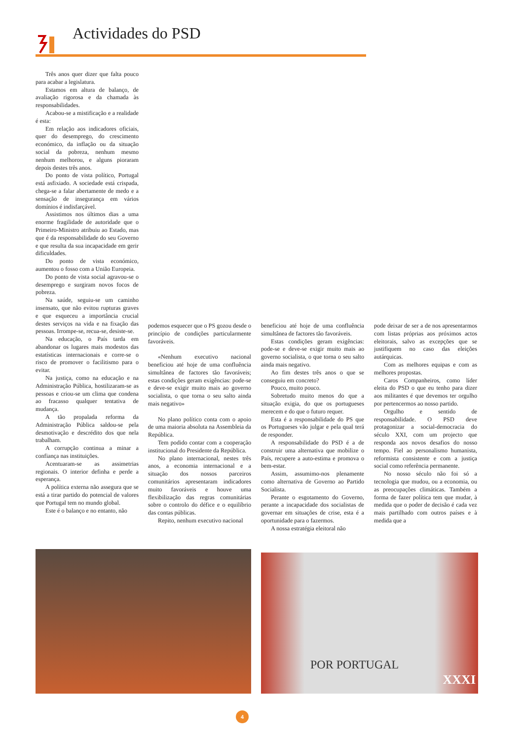Actividades do PSD
Três anos quer dizer que falta pouco para acabar a legislatura.
Estamos em altura de balanço, de avaliação rigorosa e da chamada às responsabilidades.
Acabou-se a mistificação e a realidade é esta:
Em relação aos indicadores oficiais, quer do desemprego, do crescimento económico, da inflação ou da situação social da pobreza, nenhum mesmo nenhum melhorou, e alguns pioraram depois destes três anos.
Do ponto de vista político, Portugal está asfixiado. A sociedade está crispada, chega-se a falar abertamente de medo e a sensação de insegurança em vários domínios é indisfarçável.
Assistimos nos últimos dias a uma enorme fragilidade de autoridade que o Primeiro-Ministro atribuiu ao Estado, mas que é da responsabilidade do seu Governo e que resulta da sua incapacidade em gerir dificuldades.
Do ponto de vista económico, aumentou o fosso com a União Europeia.
Do ponto de vista social agravou-se o desemprego e surgiram novos focos de pobreza.
Na saúde, seguiu-se um caminho insensato, que não evitou rupturas graves e que esqueceu a importância crucial destes serviços na vida e na fixação das pessoas. Irrompe-se, recua-se, desiste-se.
Na educação, o País tarda em abandonar os lugares mais modestos das estatísticas internacionais e corre-se o risco de promover o facilitismo para o evitar.
Na justiça, como na educação e na Administração Pública, hostilizaram-se as pessoas e criou-se um clima que condena ao fracasso qualquer tentativa de mudança.
A tão propalada reforma da Administração Pública saldou-se pela desmotivação e descrédito dos que nela trabalham.
A corrupção continua a minar a confiança nas instituições.
Acentuaram-se as assimetrias regionais. O interior definha e perde a esperança.
A política externa não assegura que se está a tirar partido do potencial de valores que Portugal tem no mundo global.
Este é o balanço e no entanto, não
podemos esquecer que o PS gozou desde o princípio de condições particularmente favoráveis.
«Nenhum executivo nacional beneficiou até hoje de uma confluência simultânea de factores tão favoráveis; estas condições geram exigências: pode-se e deve-se exigir muito mais ao governo socialista, o que torna o seu salto ainda mais negativo»
No plano político conta com o apoio de uma maioria absoluta na Assembleia da República.
Tem podido contar com a cooperação institucional do Presidente da República.
No plano internacional, nestes três anos, a economia internacional e a situação dos nossos parceiros comunitários apresentaram indicadores muito favoráveis e houve uma flexibilização das regras comunitárias sobre o controlo do défice e o equilíbrio das contas públicas.
Repito, nenhum executivo nacional
beneficiou até hoje de uma confluência simultânea de factores tão favoráveis.
Estas condições geram exigências: pode-se e deve-se exigir muito mais ao governo socialista, o que torna o seu salto ainda mais negativo.
Ao fim destes três anos o que se conseguiu em concreto?
Pouco, muito pouco.
Sobretudo muito menos do que a situação exigia, do que os portugueses merecem e do que o futuro requer.
Esta é a responsabilidade do PS que os Portugueses vão julgar e pela qual terá de responder.
A responsabilidade do PSD é a de construir uma alternativa que mobilize o País, recupere a auto-estima e promova o bem-estar.
Assim, assumimo-nos plenamente como alternativa de Governo ao Partido Socialista.
Perante o esgotamento do Governo, perante a incapacidade dos socialistas de governar em situações de crise, esta é a oportunidade para o fazermos.
A nossa estratégia eleitoral não
pode deixar de ser a de nos apresentarmos com listas próprias aos próximos actos eleitorais, salvo as excepções que se justifiquem no caso das eleições autárquicas.
Com as melhores equipas e com as melhores propostas.
Caros Companheiros, como líder eleita do PSD o que eu tenho para dizer aos militantes é que devemos ter orgulho por pertencermos ao nosso partido.
Orgulho e sentido de responsabilidade. O PSD deve protagonizar a social-democracia do século XXI, com um projecto que responda aos novos desafios do nosso tempo. Fiel ao personalismo humanista, reformista consistente e com a justiça social como referência permanente.
No nosso século não foi só a tecnologia que mudou, ou a economia, ou as preocupações climáticas. Também a forma de fazer política tem que mudar, à medida que o poder de decisão é cada vez mais partilhado com outros países e à medida que a
POR PORTUGAL
XXXI
4